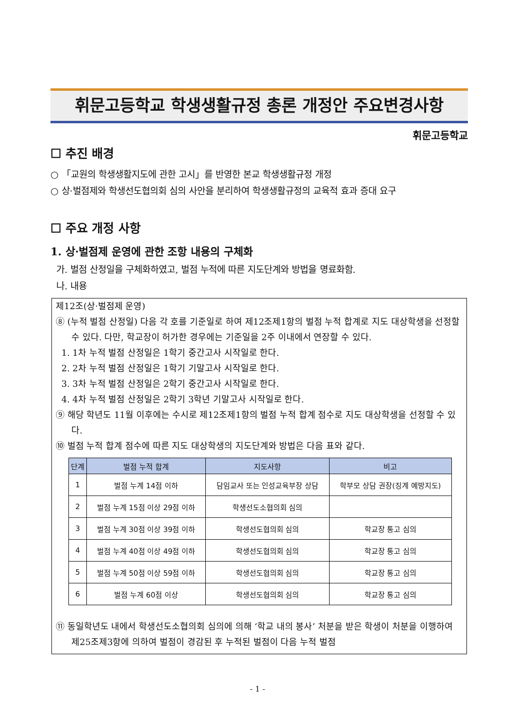휘문고등학교 학생생활규정 총론 개정안 주요변경사항
휘문고등학교
☐ 추진 배경
○ 「교원의 학생생활지도에 관한 고시」를 반영한 본교 학생생활규정 개정
○ 상·벌점제와 학생선도협의회 심의 사안을 분리하여 학생생활규정의 교육적 효과 증대 요구
☐ 주요 개정 사항
1. 상·벌점제 운영에 관한 조항 내용의 구체화
가. 벌점 산정일을 구체화하였고, 벌점 누적에 따른 지도단계와 방법을 명료화함.
나. 내용
제12조(상·벌점제 운영)
⑧ (누적 벌점 산정일) 다음 각 호를 기준일로 하여 제12조제1항의 벌점 누적 합계로 지도 대상학생을 선정할 수 있다. 다만, 학교장이 허가한 경우에는 기준일을 2주 이내에서 연장할 수 있다.
1. 1차 누적 벌점 산정일은 1학기 중간고사 시작일로 한다.
2. 2차 누적 벌점 산정일은 1학기 기말고사 시작일로 한다.
3. 3차 누적 벌점 산정일은 2학기 중간고사 시작일로 한다.
4. 4차 누적 벌점 산정일은 2학기 3학년 기말고사 시작일로 한다.
⑨ 해당 학년도 11월 이후에는 수시로 제12조제1항의 벌점 누적 합계 점수로 지도 대상학생을 선정할 수 있다.
⑩ 벌점 누적 합계 점수에 따른 지도 대상학생의 지도단계와 방법은 다음 표와 같다.
| 단계 | 벌점 누적 합계 | 지도사항 | 비고 |
| --- | --- | --- | --- |
| 1 | 벌점 누계 14점 이하 | 담임교사 또는 인성교육부장 상담 | 학부모 상담 권장(징계 예방지도) |
| 2 | 벌점 누계 15점 이상 29점 이하 | 학생선도소협의회 심의 | |
| 3 | 벌점 누계 30점 이상 39점 이하 | 학생선도협의회 심의 | 학교장 통고 심의 |
| 4 | 벌점 누계 40점 이상 49점 이하 | 학생선도협의회 심의 | 학교장 통고 심의 |
| 5 | 벌점 누계 50점 이상 59점 이하 | 학생선도협의회 심의 | 학교장 통고 심의 |
| 6 | 벌점 누계 60점 이상 | 학생선도협의회 심의 | 학교장 통고 심의 |
⑪ 동일학년도 내에서 학생선도소협의회 심의에 의해 ‘학교 내의 봉사’ 처분을 받은 학생이 처분을 이행하여 제25조제3항에 의하여 벌점이 경감된 후 누적된 벌점이 다음 누적 벌점
- 1 -